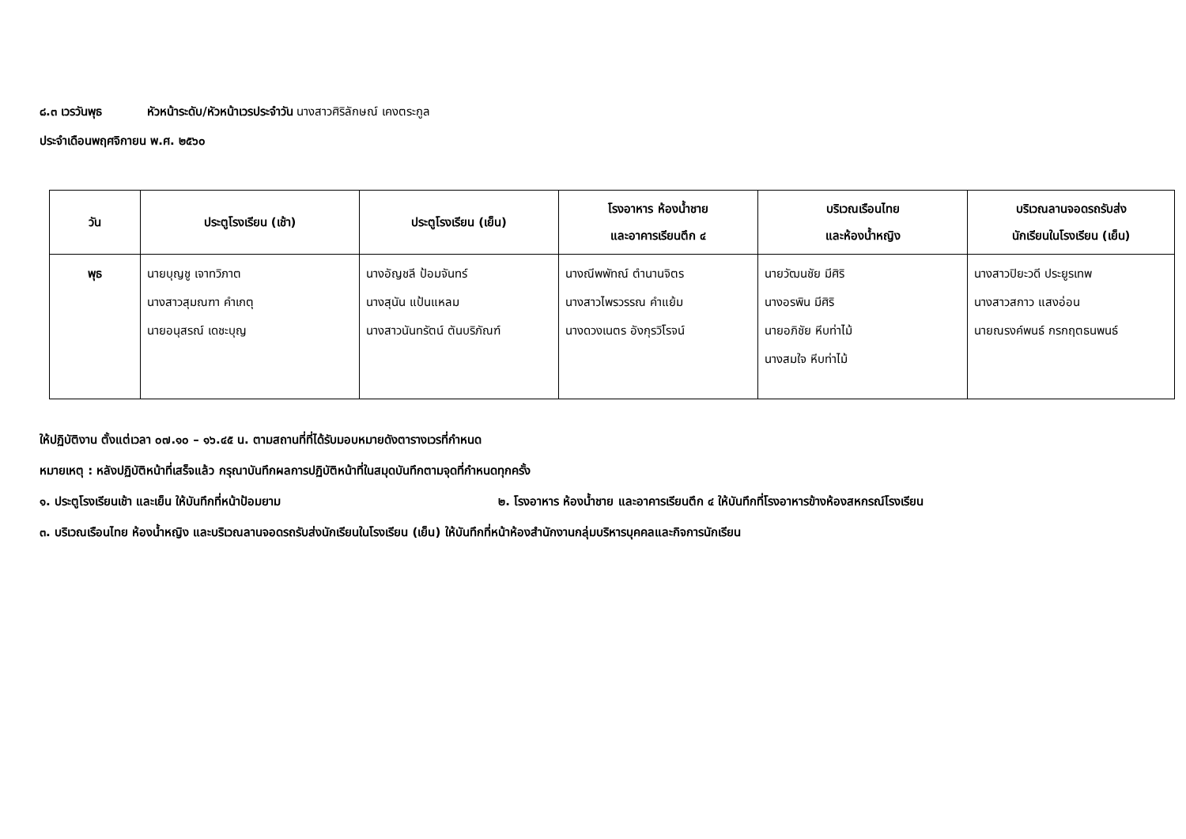๘.๓ เวรวันพุธ หัวหน้าระดับ/หัวหน้าเวรประจำวัน นางสาวศิริลักษณ์ เคงตระกูล
ประจำเดือนพฤศจิกายน พ.ศ. ๒๕๖๐
| วัน | ประตูโรงเรียน (เช้า) | ประตูโรงเรียน (เย็น) | โรงอาหาร ห้องน้ำชาย และอาคารเรียนตึก ๔ | บริเวณเรือนไทย และห้องน้ำหญิง | บริเวณลานจอดรถรับส่ง นักเรียนในโรงเรียน (เย็น) |
| --- | --- | --- | --- | --- | --- |
| พุธ | นายบุญชู เจาทวิภาต นางสาวสุมณฑา คำเกตุ นายอนุสรณ์ เดชะบุญ | นางอัญชลี ป้อมจันทร์ นางสุนัน แป้นแหลม นางสาวนันทรัตน์ ตันบริภัณฑ์ | นางณีพพัทณ์ ตำนานจิตร นางสาวไพรวรรณ คำแย้ม นางดวงเนตร อังกุรวิโรจน์ | นายวัฒนชัย มีศิริ นางอรพิน มีศิริ นายอภิชัย หีบท่าไม้ นางสมใจ หีบท่าไม้ | นางสาวปิยะวดี ประยูรเทพ นางสาวสกาว แสงอ่อน นายณรงค์พนธ์ กรกฤตธนพนธ์ |
ให้ปฏิบัติงาน ตั้งแต่เวลา ๐๗.๑๐ – ๑๖.๔๕ น. ตามสถานที่ที่ได้รับมอบหมายดังตารางเวรที่กำหนด
หมายเหตุ : หลังปฏิบัติหน้าที่เสร็จแล้ว กรุณาบันทึกผลการปฏิบัติหน้าที่ในสมุดบันทึกตามจุดที่กำหนดทุกครั้ง
๑. ประตูโรงเรียนเช้า และเย็น ให้บันทึกที่หน้าป้อมยาม ๒. โรงอาหาร ห้องน้ำชาย และอาคารเรียนตึก ๔ ให้บันทึกที่โรงอาหารข้างห้องสหกรณ์โรงเรียน
๓. บริเวณเรือนไทย ห้องน้ำหญิง และบริเวณลานจอดรถรับส่งนักเรียนในโรงเรียน (เย็น) ให้บันทึกที่หน้าห้องสำนักงานกลุ่มบริหารบุคคลและกิจการนักเรียน